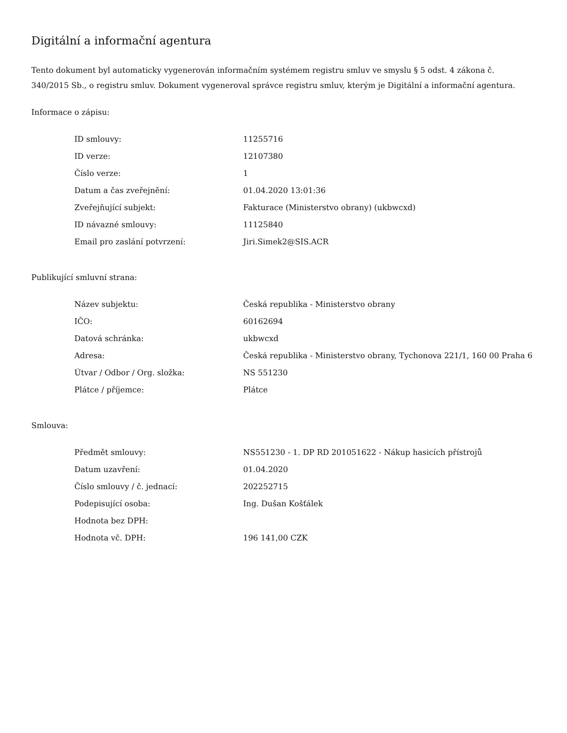Digitální a informační agentura
Tento dokument byl automaticky vygenerován informačním systémem registru smluv ve smyslu § 5 odst. 4 zákona č. 340/2015 Sb., o registru smluv. Dokument vygeneroval správce registru smluv, kterým je Digitální a informační agentura.
Informace o zápisu:
| ID smlouvy: | 11255716 |
| ID verze: | 12107380 |
| Číslo verze: | 1 |
| Datum a čas zveřejnění: | 01.04.2020 13:01:36 |
| Zveřejňující subjekt: | Fakturace (Ministerstvo obrany) (ukbwcxd) |
| ID návazné smlouvy: | 11125840 |
| Email pro zaslání potvrzení: | Jiri.Simek2@SIS.ACR |
Publikující smluvní strana:
| Název subjektu: | Česká republika - Ministerstvo obrany |
| IČO: | 60162694 |
| Datová schránka: | ukbwcxd |
| Adresa: | Česká republika - Ministerstvo obrany, Tychonova 221/1, 160 00 Praha 6 |
| Útvar / Odbor / Org. složka: | NS 551230 |
| Plátce / příjemce: | Plátce |
Smlouva:
| Předmět smlouvy: | NS551230 - 1. DP RD 201051622 - Nákup hasicích přístrojů |
| Datum uzavření: | 01.04.2020 |
| Číslo smlouvy / č. jednací: | 202252715 |
| Podepisující osoba: | Ing. Dušan Košťálek |
| Hodnota bez DPH: | |
| Hodnota vč. DPH: | 196 141,00 CZK |